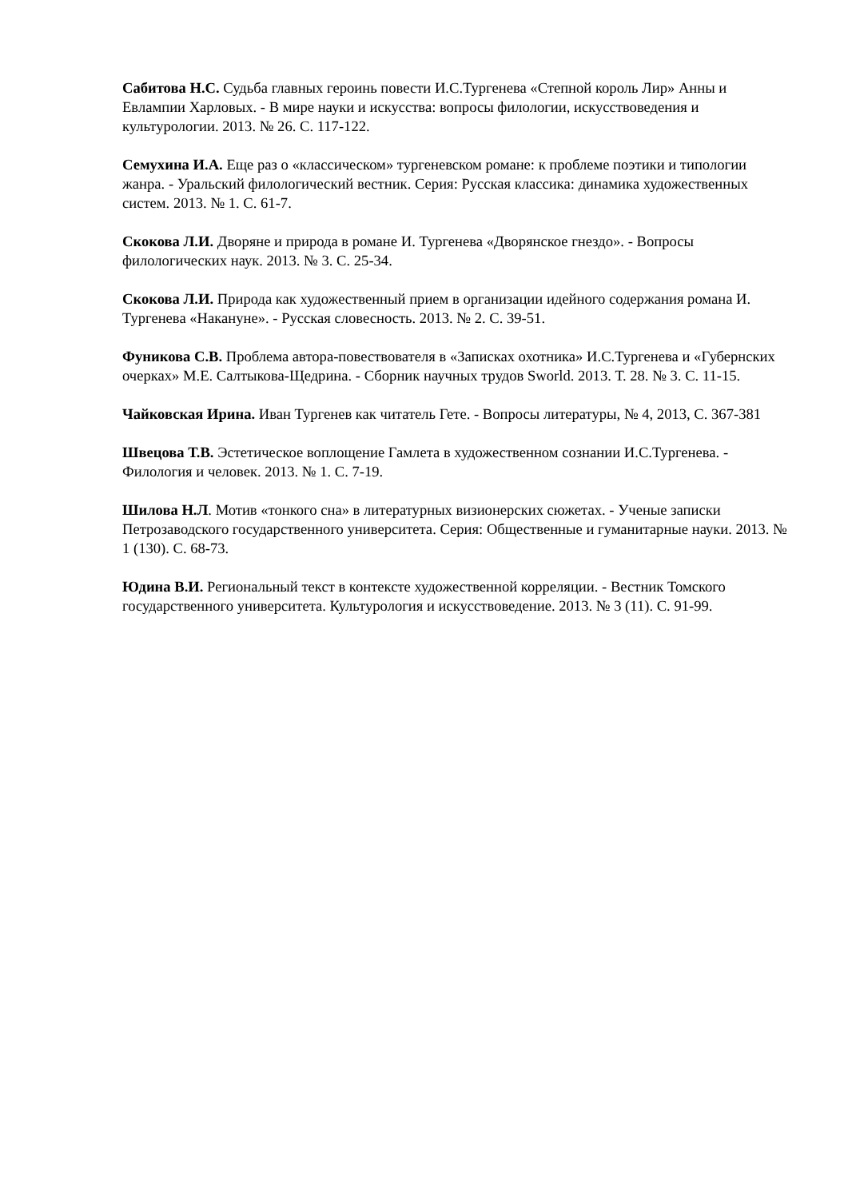Сабитова Н.С. Судьба главных героинь повести И.С.Тургенева «Степной король Лир» Анны и Евлампии Харловых. - В мире науки и искусства: вопросы филологии, искусствоведения и культурологии. 2013. № 26. С. 117-122.
Семухина И.А. Еще раз о «классическом» тургеневском романе: к проблеме поэтики и типологии жанра. - Уральский филологический вестник. Серия: Русская классика: динамика художественных систем. 2013. № 1. С. 61-7.
Скокова Л.И. Дворяне и природа в романе И. Тургенева «Дворянское гнездо». - Вопросы филологических наук. 2013. № 3. С. 25-34.
Скокова Л.И. Природа как художественный прием в организации идейного содержания романа И. Тургенева «Накануне». - Русская словесность. 2013. № 2. С. 39-51.
Фуникова С.В. Проблема автора-повествователя в «Записках охотника» И.С.Тургенева и «Губернских очерках» М.Е. Салтыкова-Щедрина. - Сборник научных трудов Sworld. 2013. Т. 28. № 3. С. 11-15.
Чайковская Ирина. Иван Тургенев как читатель Гете. - Вопросы литературы, № 4, 2013, С. 367-381
Швецова Т.В. Эстетическое воплощение Гамлета в художественном сознании И.С.Тургенева. - Филология и человек. 2013. № 1. С. 7-19.
Шилова Н.Л. Мотив «тонкого сна» в литературных визионерских сюжетах. - Ученые записки Петрозаводского государственного университета. Серия: Общественные и гуманитарные науки. 2013. № 1 (130). С. 68-73.
Юдина В.И. Региональный текст в контексте художественной корреляции. - Вестник Томского государственного университета. Культурология и искусствоведение. 2013. № 3 (11). С. 91-99.